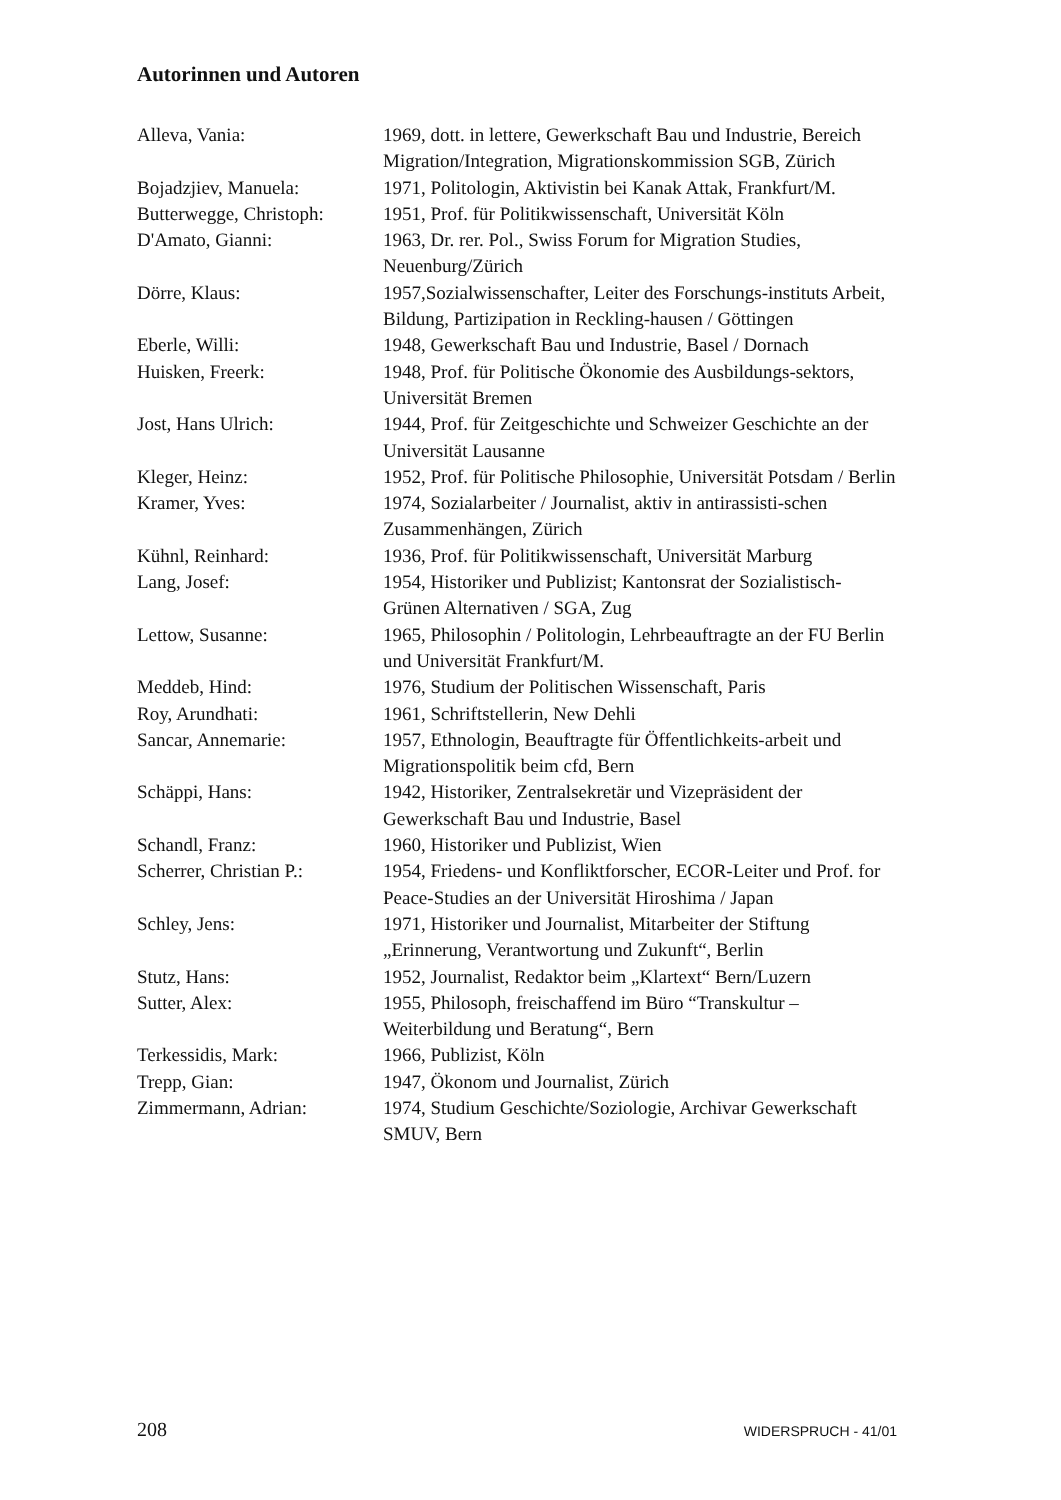Autorinnen und Autoren
Alleva, Vania: 1969, dott. in lettere, Gewerkschaft Bau und Industrie, Bereich Migration/Integration, Migrationskommission SGB, Zürich
Bojadzjiev, Manuela: 1971, Politologin, Aktivistin bei Kanak Attak, Frankfurt/M.
Butterwegge, Christoph:
1951, Prof. für Politikwissenschaft, Universität Köln
D'Amato, Gianni: 1963, Dr. rer. Pol., Swiss Forum for Migration Studies, Neuenburg/Zürich
Dörre, Klaus: 1957,Sozialwissenschafter, Leiter des Forschungs-instituts Arbeit, Bildung, Partizipation in Reckling-hausen / Göttingen
Eberle, Willi: 1948, Gewerkschaft Bau und Industrie, Basel / Dornach
Huisken, Freerk: 1948, Prof. für Politische Ökonomie des Ausbildungs-sektors, Universität Bremen
Jost, Hans Ulrich: 1944, Prof. für Zeitgeschichte und Schweizer Geschichte an der Universität Lausanne
Kleger, Heinz: 1952, Prof. für Politische Philosophie, Universität Potsdam / Berlin
Kramer, Yves: 1974, Sozialarbeiter / Journalist, aktiv in antirassisti-schen Zusammenhängen, Zürich
Kühnl, Reinhard: 1936, Prof. für Politikwissenschaft, Universität Marburg
Lang, Josef: 1954, Historiker und Publizist; Kantonsrat der Sozialistisch-Grünen Alternativen / SGA, Zug
Lettow, Susanne: 1965, Philosophin / Politologin, Lehrbeauftragte an der FU Berlin und Universität Frankfurt/M.
Meddeb, Hind: 1976, Studium der Politischen Wissenschaft, Paris
Roy, Arundhati: 1961, Schriftstellerin, New Dehli
Sancar, Annemarie: 1957, Ethnologin, Beauftragte für Öffentlichkeits-arbeit und Migrationspolitik beim cfd, Bern
Schäppi, Hans: 1942, Historiker, Zentralsekretär und Vizepräsident der Gewerkschaft Bau und Industrie, Basel
Schandl, Franz: 1960, Historiker und Publizist, Wien
Scherrer, Christian P.:
1954, Friedens- und Konfliktforscher, ECOR-Leiter und Prof. for Peace-Studies an der Universität Hiroshima / Japan
Schley, Jens: 1971, Historiker und Journalist, Mitarbeiter der Stiftung „Erinnerung, Verantwortung und Zukunft“, Berlin
Stutz, Hans: 1952, Journalist, Redaktor beim „Klartext“ Bern/Luzern
Sutter, Alex: 1955, Philosoph, freischaffend im Büro “Transkultur – Weiterbildung und Beratung“, Bern
Terkessidis, Mark: 1966, Publizist, Köln
Trepp, Gian: 1947, Ökonom und Journalist, Zürich
Zimmermann, Adrian: 1974, Studium Geschichte/Soziologie, Archivar Gewerkschaft SMUV, Bern
208 WIDERSPRUCH - 41/01